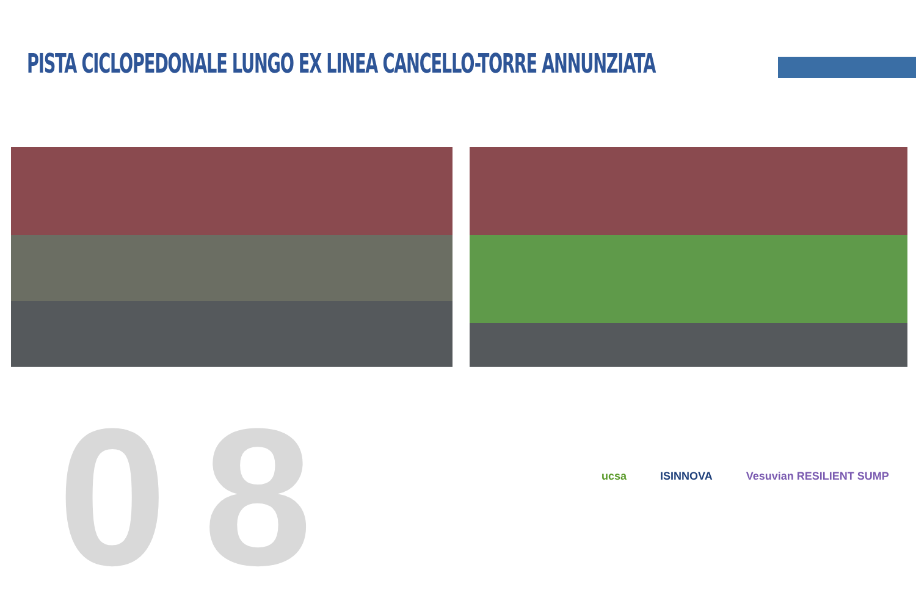PISTA CICLOPEDONALE LUNGO EX LINEA CANCELLO-TORRE ANNUNZIATA
08
ucsa ISINNOVA Vesuvian RESILIENT SUMP